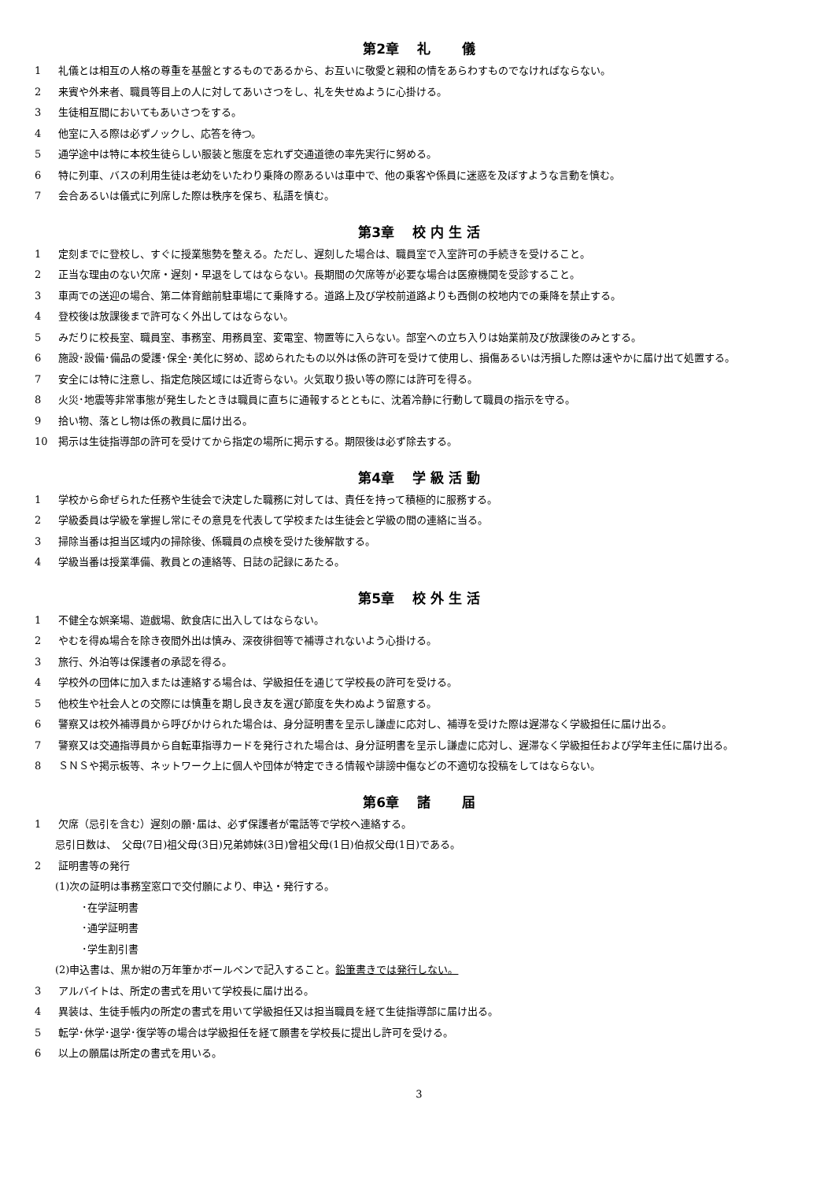第2章　 礼　　 儀
1 礼儀とは相互の人格の尊重を基盤とするものであるから、お互いに敬愛と親和の情をあらわすものでなければならない。
2 来賓や外来者、職員等目上の人に対してあいさつをし、礼を失せぬように心掛ける。
3 生徒相互間においてもあいさつをする。
4 他室に入る際は必ずノックし、応答を待つ。
5 通学途中は特に本校生徒らしい服装と態度を忘れず交通道徳の率先実行に努める。
6 特に列車、バスの利用生徒は老幼をいたわり乗降の際あるいは車中で、他の乗客や係員に迷惑を及ぼすような言動を慎む。
7 会合あるいは儀式に列席した際は秩序を保ち、私語を慎む。
第3章　 校 内 生 活
1 定刻までに登校し、すぐに授業態勢を整える。ただし、遅刻した場合は、職員室で入室許可の手続きを受けること。
2 正当な理由のない欠席・遅刻・早退をしてはならない。長期間の欠席等が必要な場合は医療機関を受診すること。
3 車両での送迎の場合、第二体育館前駐車場にて乗降する。道路上及び学校前道路よりも西側の校地内での乗降を禁止する。
4 登校後は放課後まで許可なく外出してはならない。
5 みだりに校長室、職員室、事務室、用務員室、変電室、物置等に入らない。部室への立ち入りは始業前及び放課後のみとする。
6 施設･設備･備品の愛護･保全･美化に努め、認められたもの以外は係の許可を受けて使用し、損傷あるいは汚損した際は速やかに届け出て処置する。
7 安全には特に注意し、指定危険区域には近寄らない。火気取り扱い等の際には許可を得る。
8 火災･地震等非常事態が発生したときは職員に直ちに通報するとともに、沈着冷静に行動して職員の指示を守る。
9 拾い物、落とし物は係の教員に届け出る。
10 掲示は生徒指導部の許可を受けてから指定の場所に掲示する。期限後は必ず除去する。
第4章　 学 級 活 動
1 学校から命ぜられた任務や生徒会で決定した職務に対しては、責任を持って積極的に服務する。
2 学級委員は学級を掌握し常にその意見を代表して学校または生徒会と学級の間の連絡に当る。
3 掃除当番は担当区域内の掃除後、係職員の点検を受けた後解散する。
4 学級当番は授業準備、教員との連絡等、日誌の記録にあたる。
第5章　 校 外 生 活
1 不健全な娯楽場、遊戯場、飲食店に出入してはならない。
2 やむを得ぬ場合を除き夜間外出は慎み、深夜徘徊等で補導されないよう心掛ける。
3 旅行、外泊等は保護者の承認を得る。
4 学校外の団体に加入または連絡する場合は、学級担任を通じて学校長の許可を受ける。
5 他校生や社会人との交際には慎重を期し良き友を選び節度を失わぬよう留意する。
6 警察又は校外補導員から呼びかけられた場合は、身分証明書を呈示し謙虚に応対し、補導を受けた際は遅滞なく学級担任に届け出る。
7 警察又は交通指導員から自転車指導カードを発行された場合は、身分証明書を呈示し謙虚に応対し、遅滞なく学級担任および学年主任に届け出る。
8 ＳＮＳや掲示板等、ネットワーク上に個人や団体が特定できる情報や誹謗中傷などの不適切な投稿をしてはならない。
第6章　 諸　　 届
1 欠席（忌引を含む）遅刻の願･届は、必ず保護者が電話等で学校へ連絡する。
忌引日数は、　父母(7日)祖父母(3日)兄弟姉妹(3日)曾祖父母(1日)伯叔父母(1日)である。
2 証明書等の発行
(1)次の証明は事務室窓口で交付願により、申込・発行する。
･在学証明書
･通学証明書
･学生割引書
(2)申込書は、黒か紺の万年筆かボールペンで記入すること。鉛筆書きでは発行しない。
3 アルバイトは、所定の書式を用いて学校長に届け出る。
4 異装は、生徒手帳内の所定の書式を用いて学級担任又は担当職員を経て生徒指導部に届け出る。
5 転学･休学･退学･復学等の場合は学級担任を経て願書を学校長に提出し許可を受ける。
6 以上の願届は所定の書式を用いる。
3